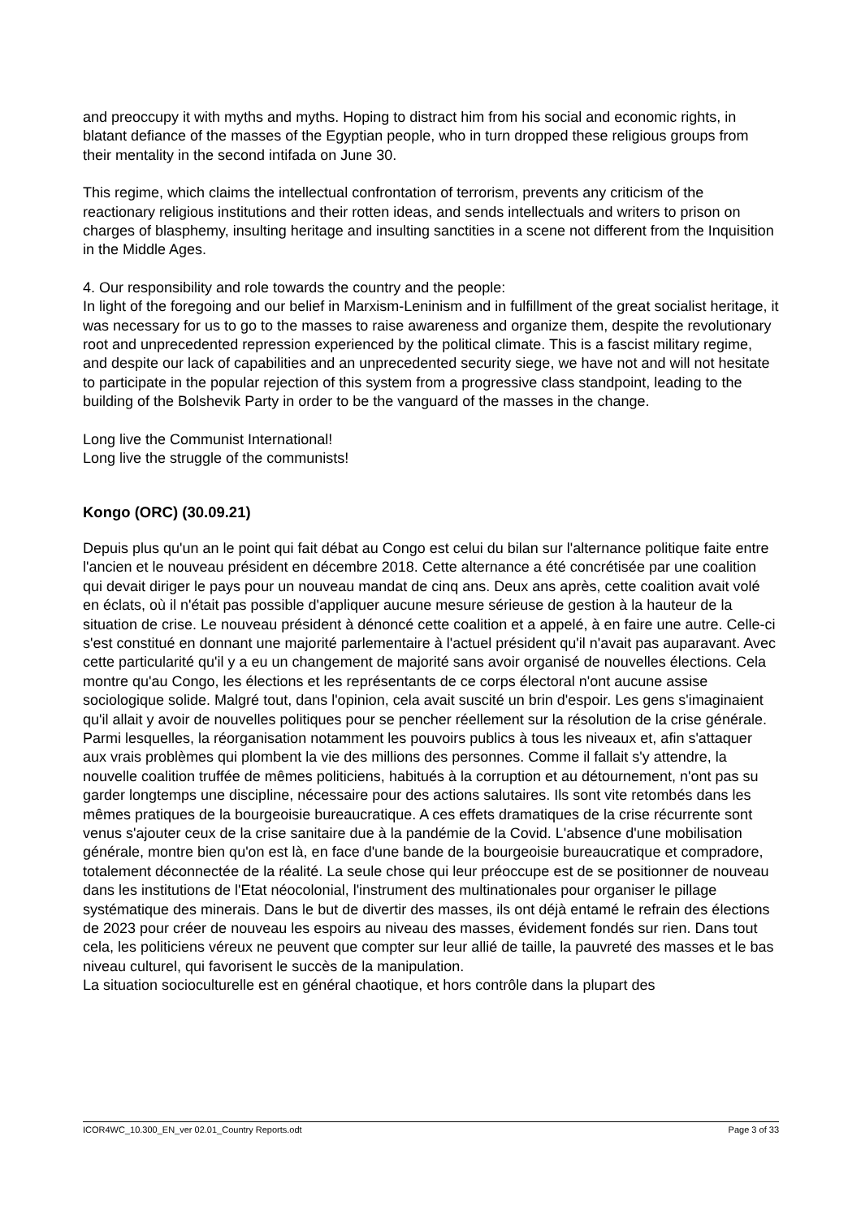and preoccupy it with myths and myths. Hoping to distract him from his social and economic rights, in blatant defiance of the masses of the Egyptian people, who in turn dropped these religious groups from their mentality in the second intifada on June 30.
This regime, which claims the intellectual confrontation of terrorism, prevents any criticism of the reactionary religious institutions and their rotten ideas, and sends intellectuals and writers to prison on charges of blasphemy, insulting heritage and insulting sanctities in a scene not different from the Inquisition in the Middle Ages.
4. Our responsibility and role towards the country and the people:
In light of the foregoing and our belief in Marxism-Leninism and in fulfillment of the great socialist heritage, it was necessary for us to go to the masses to raise awareness and organize them, despite the revolutionary root and unprecedented repression experienced by the political climate. This is a fascist military regime, and despite our lack of capabilities and an unprecedented security siege, we have not and will not hesitate to participate in the popular rejection of this system from a progressive class standpoint, leading to the building of the Bolshevik Party in order to be the vanguard of the masses in the change.
Long live the Communist International!
Long live the struggle of the communists!
Kongo (ORC) (30.09.21)
Depuis plus qu'un an le point qui fait débat au Congo est celui du bilan sur l'alternance politique faite entre l'ancien et le nouveau président en décembre 2018. Cette alternance a été concrétisée par une coalition qui devait diriger le pays pour un nouveau mandat de cinq ans. Deux ans après, cette coalition avait volé en éclats, où il n'était pas possible d'appliquer aucune mesure sérieuse de gestion à la hauteur de la situation de crise. Le nouveau président à dénoncé cette coalition et a appelé, à en faire une autre. Celle-ci s'est constitué en donnant une majorité parlementaire à l'actuel président qu'il n'avait pas auparavant. Avec cette particularité qu'il y a eu un changement de majorité sans avoir organisé de nouvelles élections. Cela montre qu'au Congo, les élections et les représentants de ce corps électoral n'ont aucune assise sociologique solide. Malgré tout, dans l'opinion, cela avait suscité un brin d'espoir. Les gens s'imaginaient qu'il allait y avoir de nouvelles politiques pour se pencher réellement sur la résolution de la crise générale. Parmi lesquelles, la réorganisation notamment les pouvoirs publics à tous les niveaux et, afin s'attaquer aux vrais problèmes qui plombent la vie des millions des personnes. Comme il fallait s'y attendre, la nouvelle coalition truffée de mêmes politiciens, habitués à la corruption et au détournement, n'ont pas su garder longtemps une discipline, nécessaire pour des actions salutaires. Ils sont vite retombés dans les mêmes pratiques de la bourgeoisie bureaucratique. A ces effets dramatiques de la crise récurrente sont venus s'ajouter ceux de la crise sanitaire due à la pandémie de la Covid. L'absence d'une mobilisation générale, montre bien qu'on est là, en face d'une bande de la bourgeoisie bureaucratique et compradore, totalement déconnectée de la réalité. La seule chose qui leur préoccupe est de se positionner de nouveau dans les institutions de l'Etat néocolonial, l'instrument des multinationales pour organiser le pillage systématique des minerais. Dans le but de divertir des masses, ils ont déjà entamé le refrain des élections de 2023 pour créer de nouveau les espoirs au niveau des masses, évidement fondés sur rien. Dans tout cela, les politiciens véreux ne peuvent que compter sur leur allié de taille, la pauvreté des masses et le bas niveau culturel, qui favorisent le succès de la manipulation.
La situation socioculturelle est en général chaotique, et hors contrôle dans la plupart des
ICOR4WC_10.300_EN_ver 02.01_Country Reports.odt Page 3 of 33